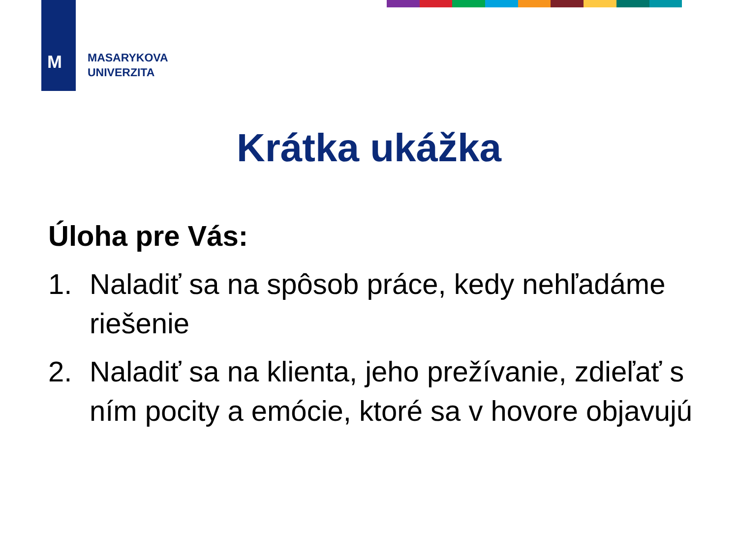M
MASARYKOVA
UNIVERZITA
Krátka ukážka
Úloha pre Vás:
1. Naladiť sa na spôsob práce, kedy nehľadáme riešenie
2. Naladiť sa na klienta, jeho prežívanie, zdieľať s ním pocity a emócie, ktoré sa v hovore objavujú